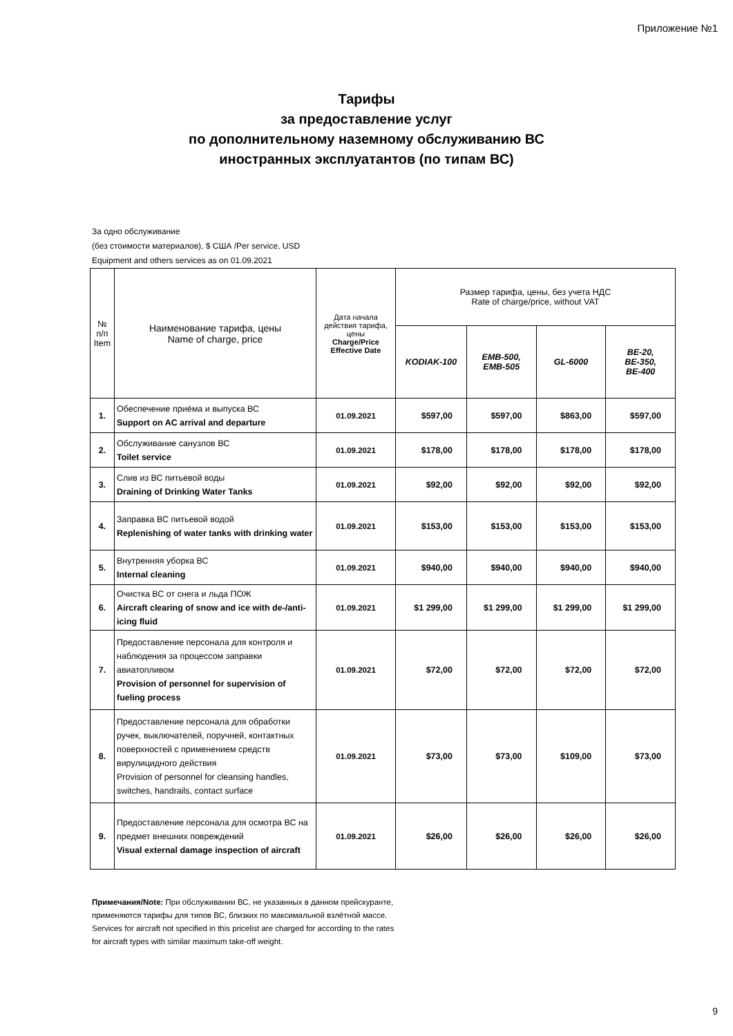Приложение №1
Тарифы
за предоставление услуг
по дополнительному наземному обслуживанию ВС
иностранных эксплуатантов (по типам ВС)
За одно обслуживание
(без стоимости материалов), $ США /Per service, USD
Equipment and others services as on 01.09.2021
| № п/п Item | Наименование тарифа, цены Name of charge, price | Дата начала действия тарифа, цены Charge/Price Effective Date | Размер тарифа, цены, без учета НДС Rate of charge/price, without VAT | | | |
| --- | --- | --- | --- | --- | --- | --- |
| | | | KODIAK-100 | EMB-500, EMB-505 | GL-6000 | BE-20, BE-350, BE-400 |
| 1. | Обеспечение приёма и выпуска ВС Support on AC arrival and departure | 01.09.2021 | $597,00 | $597,00 | $863,00 | $597,00 |
| 2. | Обслуживание санузлов ВС Toilet service | 01.09.2021 | $178,00 | $178,00 | $178,00 | $178,00 |
| 3. | Слив из ВС питьевой воды Draining of Drinking Water Tanks | 01.09.2021 | $92,00 | $92,00 | $92,00 | $92,00 |
| 4. | Заправка ВС питьевой водой Replenishing of water tanks with drinking water | 01.09.2021 | $153,00 | $153,00 | $153,00 | $153,00 |
| 5. | Внутренняя уборка ВС Internal cleaning | 01.09.2021 | $940,00 | $940,00 | $940,00 | $940,00 |
| 6. | Очистка ВС от снега и льда ПОЖ Aircraft clearing of snow and ice with de-/anti-icing fluid | 01.09.2021 | $1 299,00 | $1 299,00 | $1 299,00 | $1 299,00 |
| 7. | Предоставление персонала для контроля и наблюдения за процессом заправки авиатопливом Provision of personnel for supervision of fueling process | 01.09.2021 | $72,00 | $72,00 | $72,00 | $72,00 |
| 8. | Предоставление персонала для обработки ручек, выключателей, поручней, контактных поверхностей с применением средств вирулицидного действия Provision of personnel for cleansing handles, switches, handrails, contact surface | 01.09.2021 | $73,00 | $73,00 | $109,00 | $73,00 |
| 9. | Предоставление персонала для осмотра ВС на предмет внешних повреждений Visual external damage inspection of aircraft | 01.09.2021 | $26,00 | $26,00 | $26,00 | $26,00 |
Примечания/Note: При обслуживании ВС, не указанных в данном прейскуранте, применяются тарифы для типов ВС, близких по максимальной взлётной массе.
Services for aircraft not specified in this pricelist are charged for according to the rates for aircraft types with similar maximum take-off weight.
9